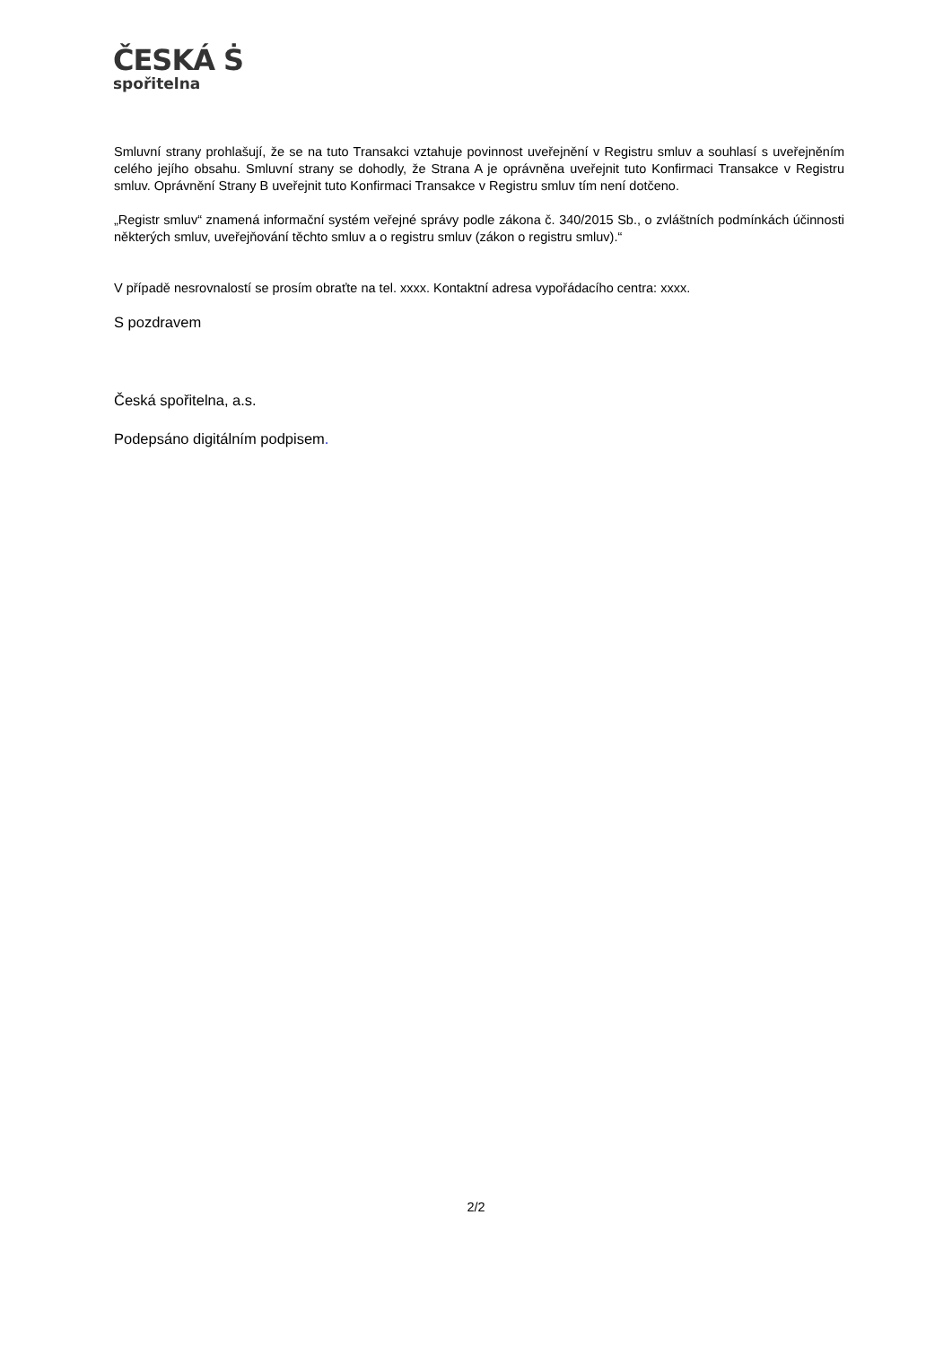ČESKÁ Ṡ
spořitelna
Smluvní strany prohlašují, že se na tuto Transakci vztahuje povinnost uveřejnění v Registru smluv a souhlasí s uveřejněním celého jejího obsahu. Smluvní strany se dohodly, že Strana A je oprávněna uveřejnit tuto Konfirmaci Transakce v Registru smluv. Oprávnění Strany B uveřejnit tuto Konfirmaci Transakce v Registru smluv tím není dotčeno.
„Registr smluv“ znamená informační systém veřejné správy podle zákona č. 340/2015 Sb., o zvláštních podmínkách účinnosti některých smluv, uveřejňování těchto smluv a o registru smluv (zákon o registru smluv).“
V případě nesrovnalostí se prosím obraťte na tel. xxxx. Kontaktní adresa vypořádacího centra: xxxx.
S pozdravem
Česká spořitelna, a.s.
Podepsáno digitálním podpisem.
2/2